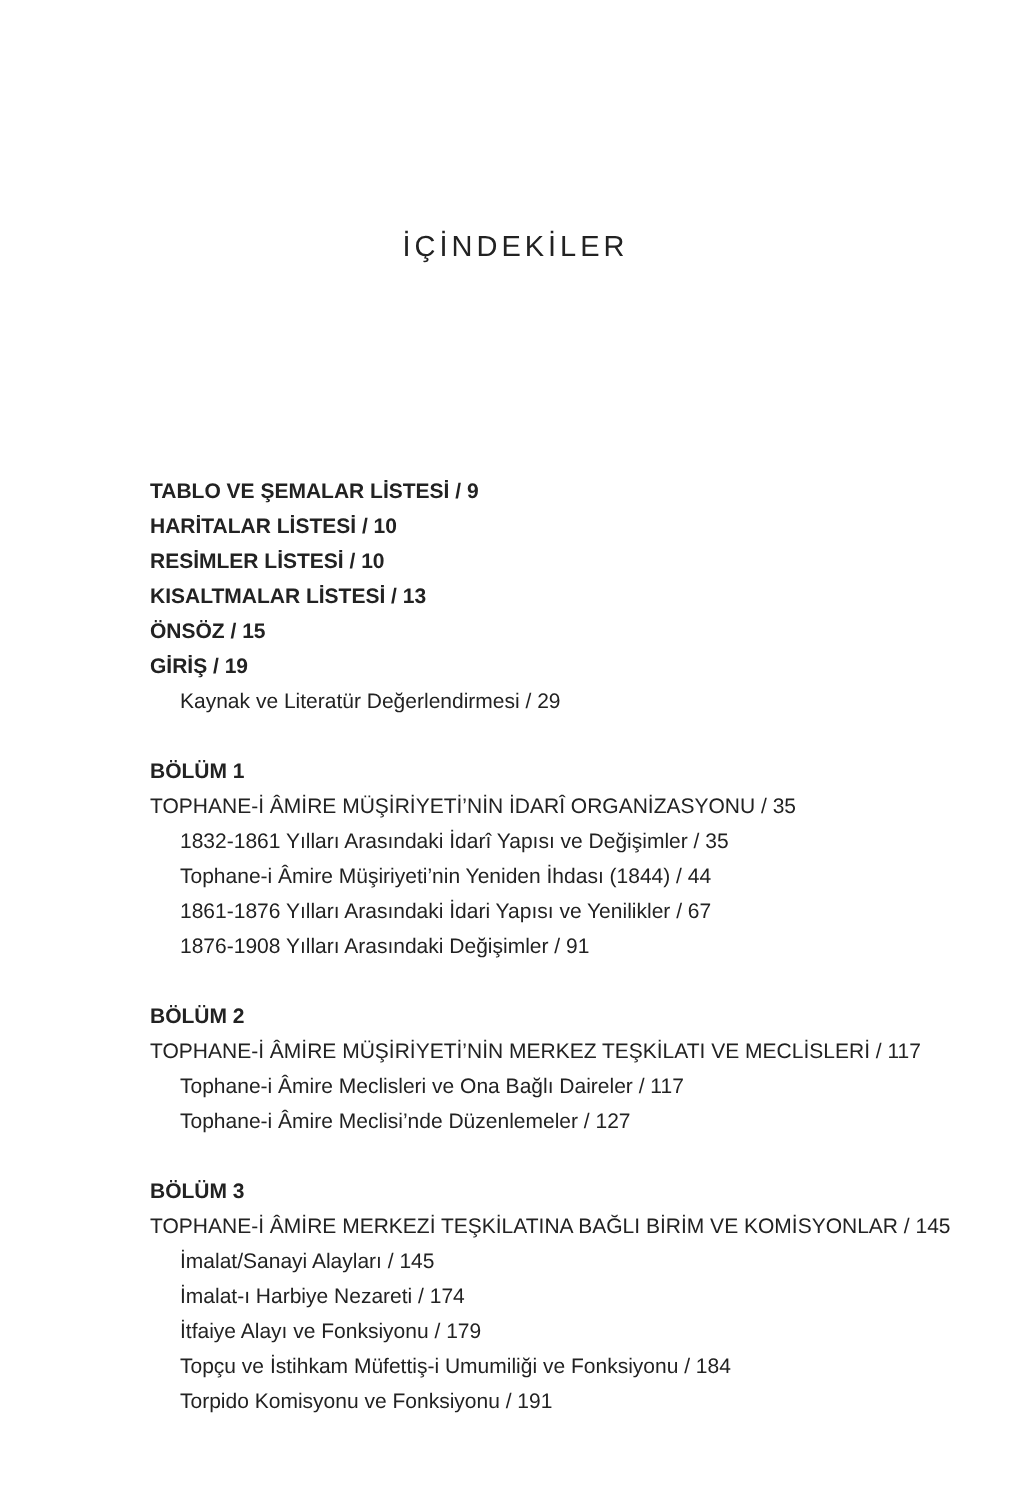İÇİNDEKİLER
TABLO VE ŞEMALAR LİSTESİ / 9
HARİTALAR LİSTESİ / 10
RESİMLER LİSTESİ / 10
KISALTMALAR LİSTESİ / 13
ÖNSÖZ / 15
GİRİŞ / 19
Kaynak ve Literatür Değerlendirmesi / 29
BÖLÜM 1
TOPHANE-İ ÂMİRE MÜŞİRİYETİ’NİN İDARÎ ORGANİZASYONU / 35
1832-1861 Yılları Arasındaki İdarî Yapısı ve Değişimler / 35
Tophane-i Âmire Müşiriyeti’nin Yeniden İhdası (1844) / 44
1861-1876 Yılları Arasındaki İdari Yapısı ve Yenilikler / 67
1876-1908 Yılları Arasındaki Değişimler / 91
BÖLÜM 2
TOPHANE-İ ÂMİRE MÜŞİRİYETİ’NİN MERKEZ TEŞKİLATI VE MECLİSLERİ / 117
Tophane-i Âmire Meclisleri ve Ona Bağlı Daireler / 117
Tophane-i Âmire Meclisi’nde Düzenlemeler / 127
BÖLÜM 3
TOPHANE-İ ÂMİRE MERKEZİ TEŞKİLATINA BAĞLI BİRİM VE KOMİSYONLAR / 145
İmalat/Sanayi Alayları / 145
İmalat-ı Harbiye Nezareti / 174
İtfaiye Alayı ve Fonksiyonu / 179
Topçu ve İstihkam Müfettiş-i Umumiliği ve Fonksiyonu / 184
Torpido Komisyonu ve Fonksiyonu / 191